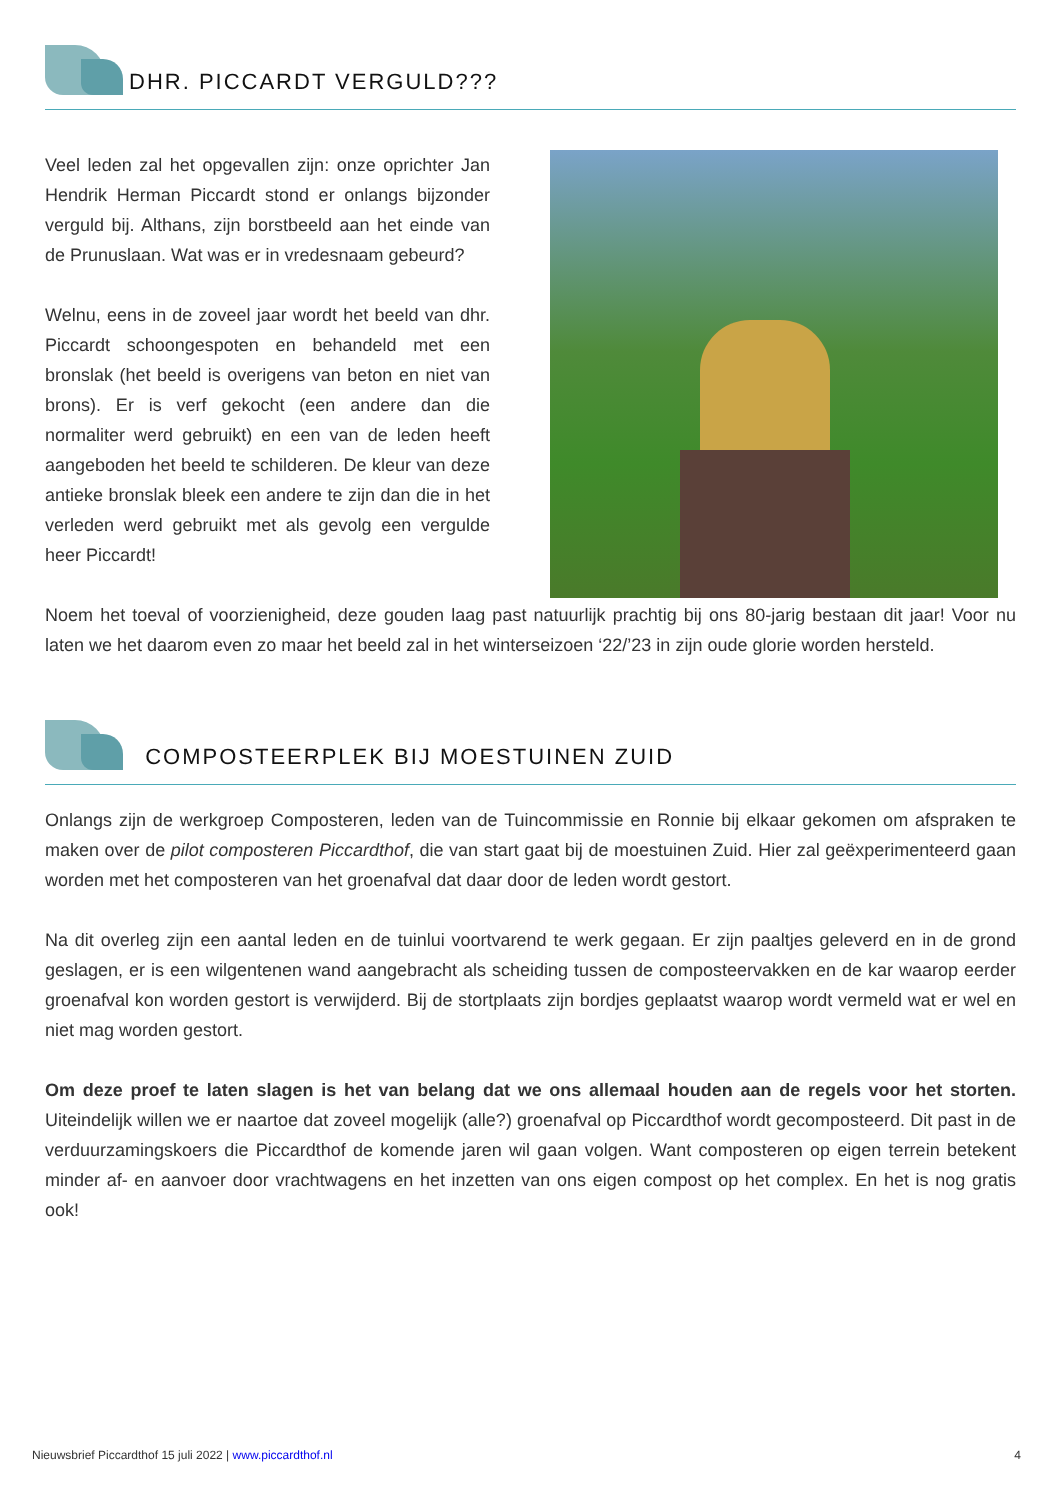DHR. PICCARDT VERGULD???
Veel leden zal het opgevallen zijn: onze oprichter Jan Hendrik Herman Piccardt stond er onlangs bijzonder verguld bij. Althans, zijn borstbeeld aan het einde van de Prunuslaan. Wat was er in vredesnaam gebeurd?
Welnu, eens in de zoveel jaar wordt het beeld van dhr. Piccardt schoongespoten en behandeld met een bronslak (het beeld is overigens van beton en niet van brons). Er is verf gekocht (een andere dan die normaliter werd gebruikt) en een van de leden heeft aangeboden het beeld te schilderen. De kleur van deze antieke bronslak bleek een andere te zijn dan die in het verleden werd gebruikt met als gevolg een vergulde heer Piccardt!
Noem het toeval of voorzienigheid, deze gouden laag past natuurlijk prachtig bij ons 80-jarig bestaan dit jaar! Voor nu laten we het daarom even zo maar het beeld zal in het winterseizoen ‘22/’23 in zijn oude glorie worden hersteld.
COMPOSTEERPLEK BIJ MOESTUINEN ZUID
Onlangs zijn de werkgroep Composteren, leden van de Tuincommissie en Ronnie bij elkaar gekomen om afspraken te maken over de pilot composteren Piccardthof, die van start gaat bij de moestuinen Zuid. Hier zal geëxperimenteerd gaan worden met het composteren van het groenafval dat daar door de leden wordt gestort.
Na dit overleg zijn een aantal leden en de tuinlui voortvarend te werk gegaan. Er zijn paaltjes geleverd en in de grond geslagen, er is een wilgentenen wand aangebracht als scheiding tussen de composteervakken en de kar waarop eerder groenafval kon worden gestort is verwijderd. Bij de stortplaats zijn bordjes geplaatst waarop wordt vermeld wat er wel en niet mag worden gestort.
Om deze proef te laten slagen is het van belang dat we ons allemaal houden aan de regels voor het storten. Uiteindelijk willen we er naartoe dat zoveel mogelijk (alle?) groenafval op Piccardthof wordt gecomposteerd. Dit past in de verduurzamingskoers die Piccardthof de komende jaren wil gaan volgen. Want composteren op eigen terrein betekent minder af- en aanvoer door vrachtwagens en het inzetten van ons eigen compost op het complex. En het is nog gratis ook!
Nieuwsbrief Piccardthof 15 juli 2022 | www.piccardthof.nl 4